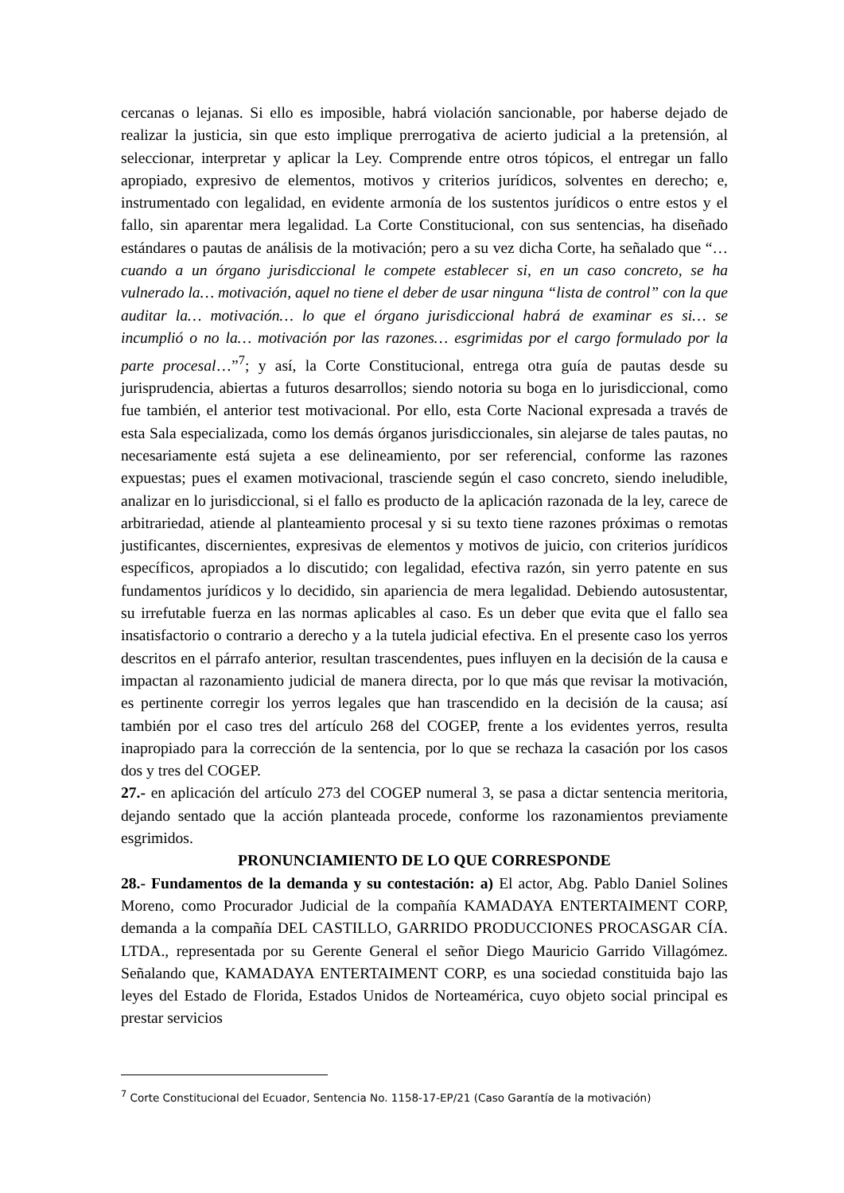cercanas o lejanas. Si ello es imposible, habrá violación sancionable, por haberse dejado de realizar la justicia, sin que esto implique prerrogativa de acierto judicial a la pretensión, al seleccionar, interpretar y aplicar la Ley. Comprende entre otros tópicos, el entregar un fallo apropiado, expresivo de elementos, motivos y criterios jurídicos, solventes en derecho; e, instrumentado con legalidad, en evidente armonía de los sustentos jurídicos o entre estos y el fallo, sin aparentar mera legalidad. La Corte Constitucional, con sus sentencias, ha diseñado estándares o pautas de análisis de la motivación; pero a su vez dicha Corte, ha señalado que “…cuando a un órgano jurisdiccional le compete establecer si, en un caso concreto, se ha vulnerado la… motivación, aquel no tiene el deber de usar ninguna “lista de control” con la que auditar la… motivación… lo que el órgano jurisdiccional habrá de examinar es si… se incumplió o no la… motivación por las razones… esgrimidas por el cargo formulado por la parte procesal…”<sup>7</sup>; y así, la Corte Constitucional, entrega otra guía de pautas desde su jurisprudencia, abiertas a futuros desarrollos; siendo notoria su boga en lo jurisdiccional, como fue también, el anterior test motivacional. Por ello, esta Corte Nacional expresada a través de esta Sala especializada, como los demás órganos jurisdiccionales, sin alejarse de tales pautas, no necesariamente está sujeta a ese delineamiento, por ser referencial, conforme las razones expuestas; pues el examen motivacional, trasciende según el caso concreto, siendo ineludible, analizar en lo jurisdiccional, si el fallo es producto de la aplicación razonada de la ley, carece de arbitrariedad, atiende al planteamiento procesal y si su texto tiene razones próximas o remotas justificantes, discernientes, expresivas de elementos y motivos de juicio, con criterios jurídicos específicos, apropiados a lo discutido; con legalidad, efectiva razón, sin yerro patente en sus fundamentos jurídicos y lo decidido, sin apariencia de mera legalidad. Debiendo autosustentar, su irrefutable fuerza en las normas aplicables al caso. Es un deber que evita que el fallo sea insatisfactorio o contrario a derecho y a la tutela judicial efectiva. En el presente caso los yerros descritos en el párrafo anterior, resultan trascendentes, pues influyen en la decisión de la causa e impactan al razonamiento judicial de manera directa, por lo que más que revisar la motivación, es pertinente corregir los yerros legales que han trascendido en la decisión de la causa; así también por el caso tres del artículo 268 del COGEP, frente a los evidentes yerros, resulta inapropiado para la corrección de la sentencia, por lo que se rechaza la casación por los casos dos y tres del COGEP.
27.- en aplicación del artículo 273 del COGEP numeral 3, se pasa a dictar sentencia meritoria, dejando sentado que la acción planteada procede, conforme los razonamientos previamente esgrimidos.
PRONUNCIAMIENTO DE LO QUE CORRESPONDE
28.- Fundamentos de la demanda y su contestación: a) El actor, Abg. Pablo Daniel Solines Moreno, como Procurador Judicial de la compañía KAMADAYA ENTERTAIMENT CORP, demanda a la compañía DEL CASTILLO, GARRIDO PRODUCCIONES PROCASGAR CÍA. LTDA., representada por su Gerente General el señor Diego Mauricio Garrido Villagómez. Señalando que, KAMADAYA ENTERTAIMENT CORP, es una sociedad constituida bajo las leyes del Estado de Florida, Estados Unidos de Norteamérica, cuyo objeto social principal es prestar servicios
<sup>7</sup> Corte Constitucional del Ecuador, Sentencia No. 1158-17-EP/21 (Caso Garantía de la motivación)